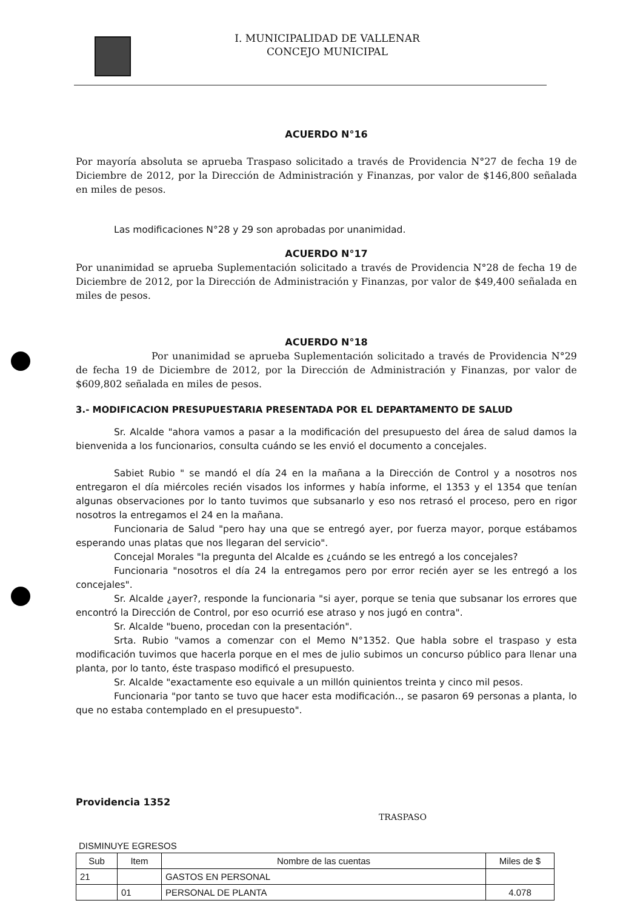I. MUNICIPALIDAD DE VALLENAR
CONCEJO MUNICIPAL
ACUERDO N°16
Por mayoría absoluta se aprueba Traspaso solicitado a través de Providencia N°27 de fecha 19 de Diciembre de 2012, por la Dirección de Administración y Finanzas, por valor de $146,800 señalada en miles de pesos.
Las modificaciones N°28 y 29 son aprobadas por unanimidad.
ACUERDO N°17
Por unanimidad se aprueba Suplementación solicitado a través de Providencia N°28 de fecha 19 de Diciembre de 2012, por la Dirección de Administración y Finanzas, por valor de $49,400 señalada en miles de pesos.
ACUERDO N°18
Por unanimidad se aprueba Suplementación solicitado a través de Providencia N°29 de fecha 19 de Diciembre de 2012, por la Dirección de Administración y Finanzas, por valor de $609,802 señalada en miles de pesos.
3.- MODIFICACION PRESUPUESTARIA PRESENTADA POR EL DEPARTAMENTO DE SALUD
Sr. Alcalde "ahora vamos a pasar a la modificación del presupuesto del área de salud damos la bienvenida a los funcionarios, consulta cuándo se les envió el documento a concejales.
Sabiet Rubio " se mandó el día 24 en la mañana a la Dirección de Control y a nosotros nos entregaron el día miércoles recién visados los informes y había informe, el 1353 y el 1354 que tenían algunas observaciones por lo tanto tuvimos que subsanarlo y eso nos retrasó el proceso, pero en rigor nosotros la entregamos el 24 en la mañana.
Funcionaria de Salud "pero hay una que se entregó ayer, por fuerza mayor, porque estábamos esperando unas platas que nos llegaran del servicio".
Concejal Morales "la pregunta del Alcalde es ¿cuándo se les entregó a los concejales?
Funcionaria "nosotros el día 24 la entregamos pero por error recién ayer se les entregó a los concejales".
Sr. Alcalde ¿ayer?, responde la funcionaria "si ayer, porque se tenia que subsanar los errores que encontró la Dirección de Control, por eso ocurrió ese atraso y nos jugó en contra".
Sr. Alcalde "bueno, procedan con la presentación".
Srta. Rubio "vamos a comenzar con el Memo N°1352. Que habla sobre el traspaso y esta modificación tuvimos que hacerla porque en el mes de julio subimos un concurso público para llenar una planta, por lo tanto, éste traspaso modificó el presupuesto.
Sr. Alcalde "exactamente eso equivale a un millón quinientos treinta y cinco mil pesos.
Funcionaria "por tanto se tuvo que hacer esta modificación.., se pasaron 69 personas a planta, lo que no estaba contemplado en el presupuesto".
Providencia 1352
TRASPASO
DISMINUYE EGRESOS
| Sub | Item | Nombre de las cuentas | Miles de $ |
| --- | --- | --- | --- |
| 21 | | GASTOS EN PERSONAL | |
| | 01 | PERSONAL DE PLANTA | 4.078 |